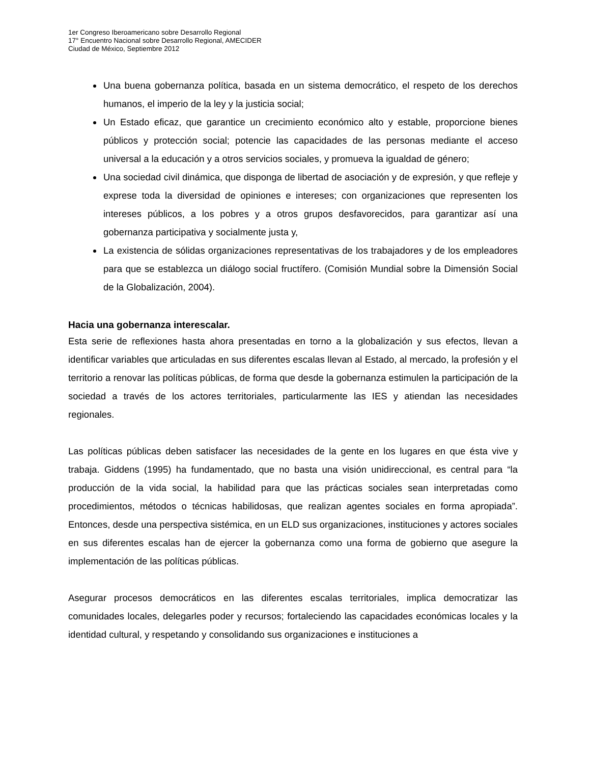1er Congreso Iberoamericano sobre Desarrollo Regional
17° Encuentro Nacional sobre Desarrollo Regional, AMECIDER
Ciudad de México, Septiembre 2012
Una buena gobernanza política, basada en un sistema democrático, el respeto de los derechos humanos, el imperio de la ley y la justicia social;
Un Estado eficaz, que garantice un crecimiento económico alto y estable, proporcione bienes públicos y protección social; potencie las capacidades de las personas mediante el acceso universal a la educación y a otros servicios sociales, y promueva la igualdad de género;
Una sociedad civil dinámica, que disponga de libertad de asociación y de expresión, y que refleje y exprese toda la diversidad de opiniones e intereses; con organizaciones que representen los intereses públicos, a los pobres y a otros grupos desfavorecidos, para garantizar así una gobernanza participativa y socialmente justa y,
La existencia de sólidas organizaciones representativas de los trabajadores y de los empleadores para que se establezca un diálogo social fructífero. (Comisión Mundial sobre la Dimensión Social de la Globalización, 2004).
Hacia una gobernanza interescalar.
Esta serie de reflexiones hasta ahora presentadas en torno a la globalización y sus efectos, llevan a identificar variables que articuladas en sus diferentes escalas llevan al Estado, al mercado, la profesión y el territorio a renovar las políticas públicas, de forma que desde la gobernanza estimulen la participación de la sociedad a través de los actores territoriales, particularmente las IES y atiendan las necesidades regionales.
Las políticas públicas deben satisfacer las necesidades de la gente en los lugares en que ésta vive y trabaja. Giddens (1995) ha fundamentado, que no basta una visión unidireccional, es central para “la producción de la vida social, la habilidad para que las prácticas sociales sean interpretadas como procedimientos, métodos o técnicas habilidosas, que realizan agentes sociales en forma apropiada”. Entonces, desde una perspectiva sistémica, en un ELD sus organizaciones, instituciones y actores sociales en sus diferentes escalas han de ejercer la gobernanza como una forma de gobierno que asegure la implementación de las políticas públicas.
Asegurar procesos democráticos en las diferentes escalas territoriales, implica democratizar las comunidades locales, delegarles poder y recursos; fortaleciendo las capacidades económicas locales y la identidad cultural, y respetando y consolidando sus organizaciones e instituciones a